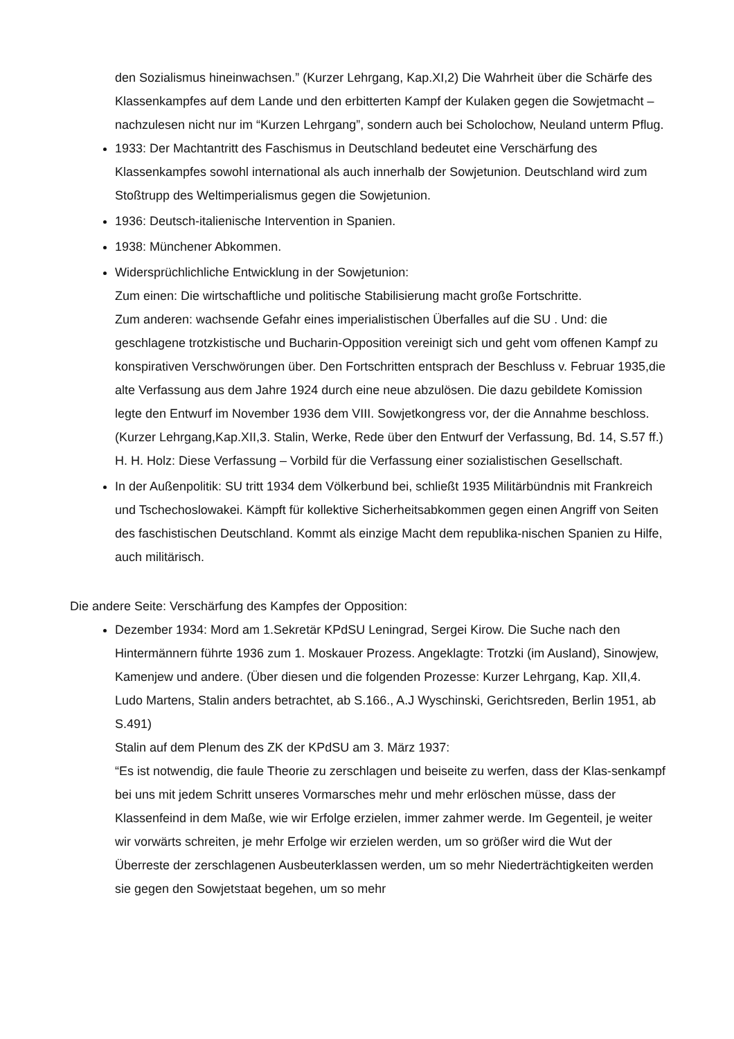den Sozialismus hineinwachsen.” (Kurzer Lehrgang, Kap.XI,2) Die Wahrheit über die Schärfe des Klassenkampfes auf dem Lande und den erbitterten Kampf der Kulaken gegen die Sowjetmacht – nachzulesen nicht nur im “Kurzen Lehrgang”, sondern auch bei Scholochow, Neuland unterm Pflug.
1933: Der Machtantritt des Faschismus in Deutschland bedeutet eine Verschärfung des Klassenkampfes sowohl international als auch innerhalb der Sowjetunion. Deutschland wird zum Stoßtrupp des Weltimperialismus gegen die Sowjetunion.
1936: Deutsch-italienische Intervention in Spanien.
1938: Münchener Abkommen.
Widersprüchlichliche Entwicklung in der Sowjetunion:
Zum einen: Die wirtschaftliche und politische Stabilisierung macht große Fortschritte.
Zum anderen: wachsende Gefahr eines imperialistischen Überfalles auf die SU . Und: die geschlagene trotzkistische und Bucharin-Opposition vereinigt sich und geht vom offenen Kampf zu konspirativen Verschwörungen über. Den Fortschritten entsprach der Beschluss v. Februar 1935,die alte Verfassung aus dem Jahre 1924 durch eine neue abzulösen. Die dazu gebildete Komission legte den Entwurf im November 1936 dem VIII. Sowjetkongress vor, der die Annahme beschloss. (Kurzer Lehrgang,Kap.XII,3. Stalin, Werke, Rede über den Entwurf der Verfassung, Bd. 14, S.57 ff.)
H. H. Holz: Diese Verfassung – Vorbild für die Verfassung einer sozialistischen Gesellschaft.
In der Außenpolitik: SU tritt 1934 dem Völkerbund bei, schließt 1935 Militärbündnis mit Frankreich und Tschechoslowakei. Kämpft für kollektive Sicherheitsabkommen gegen einen Angriff von Seiten des faschistischen Deutschland. Kommt als einzige Macht dem republika-nischen Spanien zu Hilfe, auch militärisch.
Die andere Seite: Verschärfung des Kampfes der Opposition:
Dezember 1934: Mord am 1.Sekretär KPdSU Leningrad, Sergei Kirow. Die Suche nach den Hintermännern führte 1936 zum 1. Moskauer Prozess. Angeklagte: Trotzki (im Ausland), Sinowjew, Kamenjew und andere. (Über diesen und die folgenden Prozesse: Kurzer Lehrgang, Kap. XII,4. Ludo Martens, Stalin anders betrachtet, ab S.166., A.J Wyschinski, Gerichtsreden, Berlin 1951, ab S.491)
Stalin auf dem Plenum des ZK der KPdSU am 3. März 1937:
“Es ist notwendig, die faule Theorie zu zerschlagen und beiseite zu werfen, dass der Klas-senkampf bei uns mit jedem Schritt unseres Vormarsches mehr und mehr erlöschen müsse, dass der Klassenfeind in dem Maße, wie wir Erfolge erzielen, immer zahmer werde. Im Gegenteil, je weiter wir vorwärts schreiten, je mehr Erfolge wir erzielen werden, um so größer wird die Wut der Überreste der zerschlagenen Ausbeuterklassen werden, um so mehr Niederträchtigkeiten werden sie gegen den Sowjetstaat begehen, um so mehr